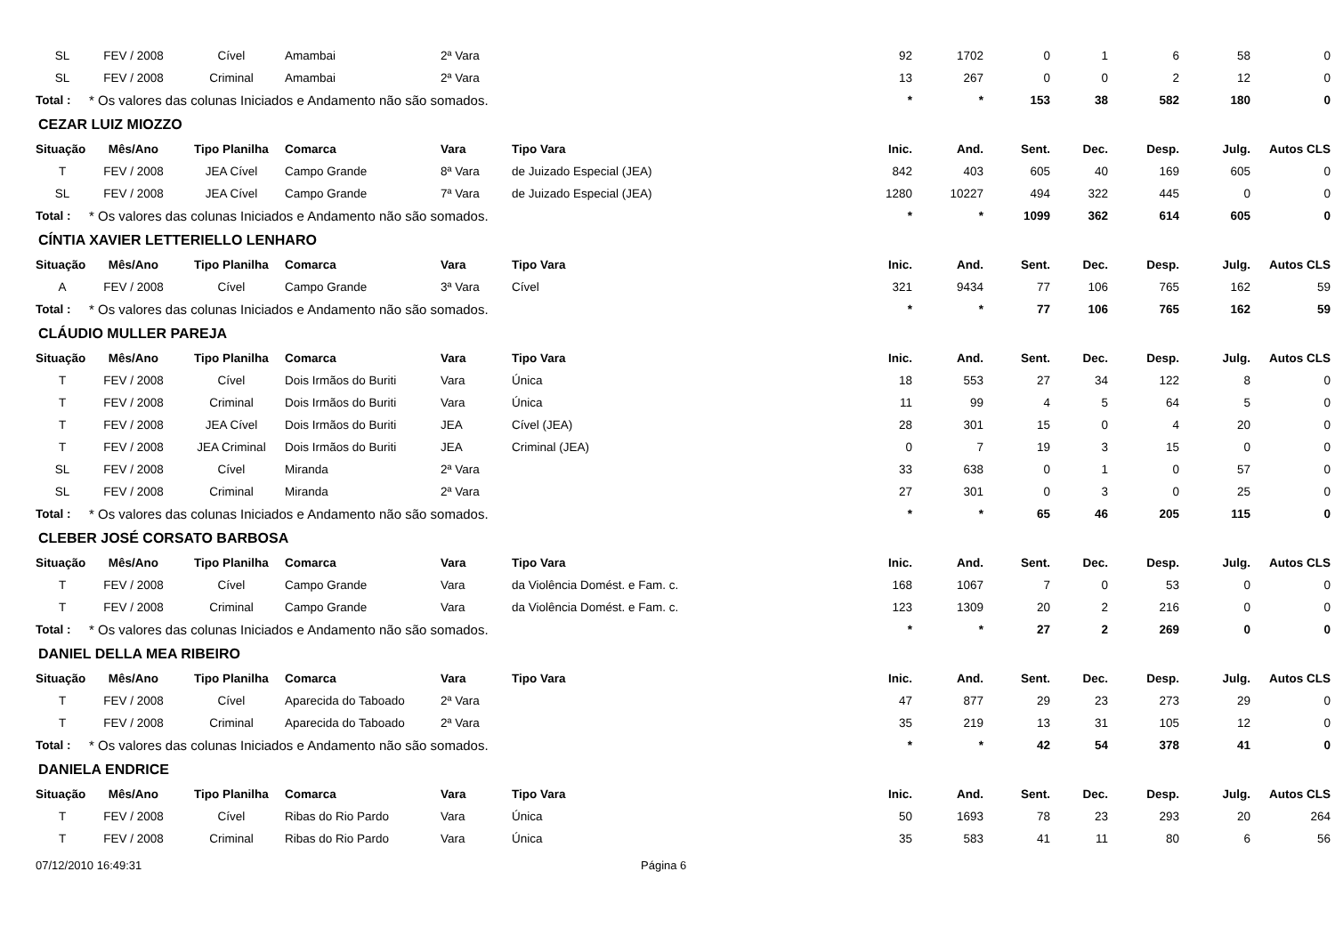| SL | FEV / 2008 | Cível | Amambai | 2ª Vara | | 92 | 1702 | 0 | 1 | 6 | 58 | 0 |
| SL | FEV / 2008 | Criminal | Amambai | 2ª Vara | | 13 | 267 | 0 | 0 | 2 | 12 | 0 |
| Total : | * Os valores das colunas Iniciados e Andamento não são somados. | | | | | * | * | 153 | 38 | 582 | 180 | 0 |
| CEZAR LUIZ MIOZZO | | | | | | | | | | | | |
| Situação | Mês/Ano | Tipo Planilha | Comarca | Vara | Tipo Vara | Inic. | And. | Sent. | Dec. | Desp. | Julg. | Autos CLS |
| T | FEV / 2008 | JEA Cível | Campo Grande | 8ª Vara | de Juizado Especial (JEA) | 842 | 403 | 605 | 40 | 169 | 605 | 0 |
| SL | FEV / 2008 | JEA Cível | Campo Grande | 7ª Vara | de Juizado Especial (JEA) | 1280 | 10227 | 494 | 322 | 445 | 0 | 0 |
| Total : | * Os valores das colunas Iniciados e Andamento não são somados. | | | | | * | * | 1099 | 362 | 614 | 605 | 0 |
| CÍNTIA XAVIER LETTERIELLO LENHARO | | | | | | | | | | | | |
| Situação | Mês/Ano | Tipo Planilha | Comarca | Vara | Tipo Vara | Inic. | And. | Sent. | Dec. | Desp. | Julg. | Autos CLS |
| A | FEV / 2008 | Cível | Campo Grande | 3ª Vara | Cível | 321 | 9434 | 77 | 106 | 765 | 162 | 59 |
| Total : | * Os valores das colunas Iniciados e Andamento não são somados. | | | | | * | * | 77 | 106 | 765 | 162 | 59 |
| CLÁUDIO MULLER PAREJA | | | | | | | | | | | | |
| Situação | Mês/Ano | Tipo Planilha | Comarca | Vara | Tipo Vara | Inic. | And. | Sent. | Dec. | Desp. | Julg. | Autos CLS |
| T | FEV / 2008 | Cível | Dois Irmãos do Buriti | Vara | Única | 18 | 553 | 27 | 34 | 122 | 8 | 0 |
| T | FEV / 2008 | Criminal | Dois Irmãos do Buriti | Vara | Única | 11 | 99 | 4 | 5 | 64 | 5 | 0 |
| T | FEV / 2008 | JEA Cível | Dois Irmãos do Buriti | JEA | Cível (JEA) | 28 | 301 | 15 | 0 | 4 | 20 | 0 |
| T | FEV / 2008 | JEA Criminal | Dois Irmãos do Buriti | JEA | Criminal (JEA) | 0 | 7 | 19 | 3 | 15 | 0 | 0 |
| SL | FEV / 2008 | Cível | Miranda | 2ª Vara | | 33 | 638 | 0 | 1 | 0 | 57 | 0 |
| SL | FEV / 2008 | Criminal | Miranda | 2ª Vara | | 27 | 301 | 0 | 3 | 0 | 25 | 0 |
| Total : | * Os valores das colunas Iniciados e Andamento não são somados. | | | | | * | * | 65 | 46 | 205 | 115 | 0 |
| CLEBER JOSÉ CORSATO BARBOSA | | | | | | | | | | | | |
| Situação | Mês/Ano | Tipo Planilha | Comarca | Vara | Tipo Vara | Inic. | And. | Sent. | Dec. | Desp. | Julg. | Autos CLS |
| T | FEV / 2008 | Cível | Campo Grande | Vara | da Violência Domést. e Fam. c. | 168 | 1067 | 7 | 0 | 53 | 0 | 0 |
| T | FEV / 2008 | Criminal | Campo Grande | Vara | da Violência Domést. e Fam. c. | 123 | 1309 | 20 | 2 | 216 | 0 | 0 |
| Total : | * Os valores das colunas Iniciados e Andamento não são somados. | | | | | * | * | 27 | 2 | 269 | 0 | 0 |
| DANIEL DELLA MEA RIBEIRO | | | | | | | | | | | | |
| Situação | Mês/Ano | Tipo Planilha | Comarca | Vara | Tipo Vara | Inic. | And. | Sent. | Dec. | Desp. | Julg. | Autos CLS |
| T | FEV / 2008 | Cível | Aparecida do Taboado | 2ª Vara | | 47 | 877 | 29 | 23 | 273 | 29 | 0 |
| T | FEV / 2008 | Criminal | Aparecida do Taboado | 2ª Vara | | 35 | 219 | 13 | 31 | 105 | 12 | 0 |
| Total : | * Os valores das colunas Iniciados e Andamento não são somados. | | | | | * | * | 42 | 54 | 378 | 41 | 0 |
| DANIELA ENDRICE | | | | | | | | | | | | |
| Situação | Mês/Ano | Tipo Planilha | Comarca | Vara | Tipo Vara | Inic. | And. | Sent. | Dec. | Desp. | Julg. | Autos CLS |
| T | FEV / 2008 | Cível | Ribas do Rio Pardo | Vara | Única | 50 | 1693 | 78 | 23 | 293 | 20 | 264 |
| T | FEV / 2008 | Criminal | Ribas do Rio Pardo | Vara | Única | 35 | 583 | 41 | 11 | 80 | 6 | 56 |
07/12/2010 16:49:31 Página 6